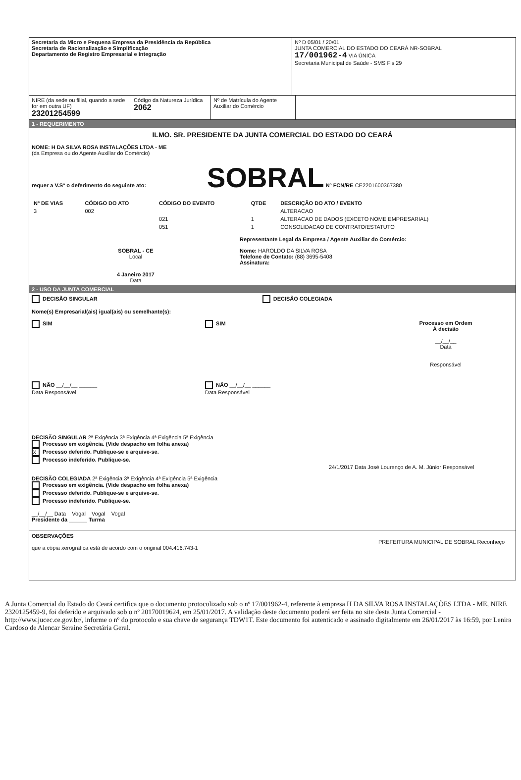Secretaria da Micro e Pequena Empresa da Presidência da República
Secretaria de Racionalização e Simplificação
Departamento de Registro Empresarial e Integração
Nº D 05/01 / 20/01
JUNTA COMERCIAL DO ESTADO DO CEARÁ NR-SOBRAL
17/001962-4 VIA ÚNICA
Secretaria Municipal de Saúde - SMS Fls 29
NIRE (da sede ou filial, quando a sede for em outra UF)
23201254599
Código da Natureza Jurídica
2062
Nº de Matrícula do Agente Auxiliar do Comércio
1 - REQUERIMENTO
ILMO. SR. PRESIDENTE DA JUNTA COMERCIAL DO ESTADO DO CEARÁ
NOME: H DA SILVA ROSA INSTALAÇÕES LTDA - ME
(da Empresa ou do Agente Auxiliar do Comércio)
requer a V.Sª o deferimento do seguinte ato: SOBRAL Nº FCN/RE CE2201600367380
| Nº DE VIAS | CÓDIGO DO ATO | CÓDIGO DO EVENTO | QTDE | DESCRIÇÃO DO ATO / EVENTO |
| --- | --- | --- | --- | --- |
| 3 | 002 | | | ALTERACAO |
| | | 021 | 1 | ALTERACAO DE DADOS (EXCETO NOME EMPRESARIAL) |
| | | 051 | 1 | CONSOLIDACAO DE CONTRATO/ESTATUTO |
Representante Legal da Empresa / Agente Auxiliar do Comércio:
SOBRAL - CE
Local
4 Janeiro 2017
Data
Nome: HAROLDO DA SILVA ROSA
Telefone de Contato: (88) 3695-5408
Assinatura:
2 - USO DA JUNTA COMERCIAL
DECISÃO SINGULAR DECISÃO COLEGIADA
Nome(s) Empresarial(ais) igual(ais) ou semelhante(s):
SIM
NÃO __/__/__ ______
Data Responsável
SIM
NÃO __/__/__ ______
Data Responsável
Processo em Ordem
À decisão
__/__/__
Data
Responsável
DECISÃO SINGULAR 2ª Exigência 3ª Exigência 4ª Exigência 5ª Exigência
Processo em exigência. (Vide despacho em folha anexa)
X Processo deferido. Publique-se e arquive-se.
Processo indeferido. Publique-se.
24/1/2017 Data José Lourenço de A. M. Júnior Responsável
DECISÃO COLEGIADA 2ª Exigência 3ª Exigência 4ª Exigência 5ª Exigência
Processo em exigência. (Vide despacho em folha anexa)
Processo deferido. Publique-se e arquive-se.
Processo indeferido. Publique-se.
__/__/__ Data Vogal Vogal Vogal
Presidente da ______ Turma
OBSERVAÇÕES
PREFEITURA MUNICIPAL DE SOBRAL Reconheço que a cópia xerográfica está de acordo com o original 004.416.743-1
A Junta Comercial do Estado do Ceará certifica que o documento protocolizado sob o nº 17/001962-4, referente à empresa H DA SILVA ROSA INSTALAÇÕES LTDA - ME, NIRE 2320125459-9, foi deferido e arquivado sob o nº 20170019624, em 25/01/2017. A validação deste documento poderá ser feita no site desta Junta Comercial - http://www.jucec.ce.gov.br/, informe o nº do protocolo e sua chave de segurança TDW1T. Este documento foi autenticado e assinado digitalmente em 26/01/2017 às 16:59, por Lenira Cardoso de Alencar Seraine Secretária Geral.